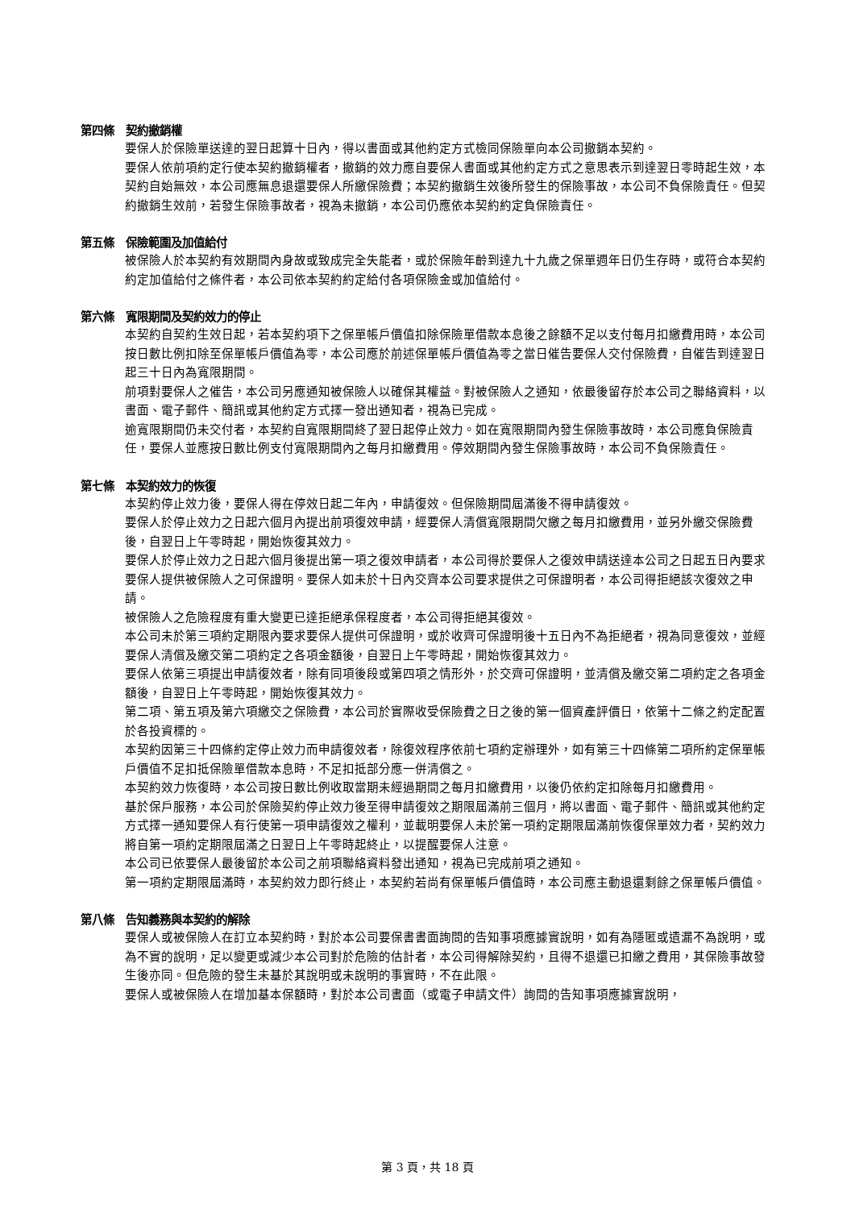第四條　契約撤銷權
要保人於保險單送達的翌日起算十日內，得以書面或其他約定方式檢同保險單向本公司撤銷本契約。
要保人依前項約定行使本契約撤銷權者，撤銷的效力應自要保人書面或其他約定方式之意思表示到達翌日零時起生效，本契約自始無效，本公司應無息退還要保人所繳保險費；本契約撤銷生效後所發生的保險事故，本公司不負保險責任。但契約撤銷生效前，若發生保險事故者，視為未撤銷，本公司仍應依本契約約定負保險責任。
第五條　保險範圍及加值給付
被保險人於本契約有效期間內身故或致成完全失能者，或於保險年齡到達九十九歲之保單週年日仍生存時，或符合本契約約定加值給付之條件者，本公司依本契約約定給付各項保險金或加值給付。
第六條　寬限期間及契約效力的停止
本契約自契約生效日起，若本契約項下之保單帳戶價值扣除保險單借款本息後之餘額不足以支付每月扣繳費用時，本公司按日數比例扣除至保單帳戶價值為零，本公司應於前述保單帳戶價值為零之當日催告要保人交付保險費，自催告到達翌日起三十日內為寬限期間。
前項對要保人之催告，本公司另應通知被保險人以確保其權益。對被保險人之通知，依最後留存於本公司之聯絡資料，以書面、電子郵件、簡訊或其他約定方式擇一發出通知者，視為已完成。
逾寬限期間仍未交付者，本契約自寬限期間終了翌日起停止效力。如在寬限期間內發生保險事故時，本公司應負保險責任，要保人並應按日數比例支付寬限期間內之每月扣繳費用。停效期間內發生保險事故時，本公司不負保險責任。
第七條　本契約效力的恢復
本契約停止效力後，要保人得在停效日起二年內，申請復效。但保險期間屆滿後不得申請復效。
要保人於停止效力之日起六個月內提出前項復效申請，經要保人清償寬限期間欠繳之每月扣繳費用，並另外繳交保險費後，自翌日上午零時起，開始恢復其效力。
要保人於停止效力之日起六個月後提出第一項之復效申請者，本公司得於要保人之復效申請送達本公司之日起五日內要求要保人提供被保險人之可保證明。要保人如未於十日內交齊本公司要求提供之可保證明者，本公司得拒絕該次復效之申請。
被保險人之危險程度有重大變更已達拒絕承保程度者，本公司得拒絕其復效。
本公司未於第三項約定期限內要求要保人提供可保證明，或於收齊可保證明後十五日內不為拒絕者，視為同意復效，並經要保人清償及繳交第二項約定之各項金額後，自翌日上午零時起，開始恢復其效力。
要保人依第三項提出申請復效者，除有同項後段或第四項之情形外，於交齊可保證明，並清償及繳交第二項約定之各項金額後，自翌日上午零時起，開始恢復其效力。
第二項、第五項及第六項繳交之保險費，本公司於實際收受保險費之日之後的第一個資產評價日，依第十二條之約定配置於各投資標的。
本契約因第三十四條約定停止效力而申請復效者，除復效程序依前七項約定辦理外，如有第三十四條第二項所約定保單帳戶價值不足扣抵保險單借款本息時，不足扣抵部分應一併清償之。
本契約效力恢復時，本公司按日數比例收取當期未經過期間之每月扣繳費用，以後仍依約定扣除每月扣繳費用。
基於保戶服務，本公司於保險契約停止效力後至得申請復效之期限屆滿前三個月，將以書面、電子郵件、簡訊或其他約定方式擇一通知要保人有行使第一項申請復效之權利，並載明要保人未於第一項約定期限屆滿前恢復保單效力者，契約效力將自第一項約定期限屆滿之日翌日上午零時起終止，以提醒要保人注意。
本公司已依要保人最後留於本公司之前項聯絡資料發出通知，視為已完成前項之通知。
第一項約定期限屆滿時，本契約效力即行終止，本契約若尚有保單帳戶價值時，本公司應主動退還剩餘之保單帳戶價值。
第八條　告知義務與本契約的解除
要保人或被保險人在訂立本契約時，對於本公司要保書書面詢問的告知事項應據實說明，如有為隱匿或遺漏不為說明，或為不實的說明，足以變更或減少本公司對於危險的估計者，本公司得解除契約，且得不退還已扣繳之費用，其保險事故發生後亦同。但危險的發生未基於其說明或未說明的事實時，不在此限。
要保人或被保險人在增加基本保額時，對於本公司書面（或電子申請文件）詢問的告知事項應據實說明，
第 3 頁，共 18 頁